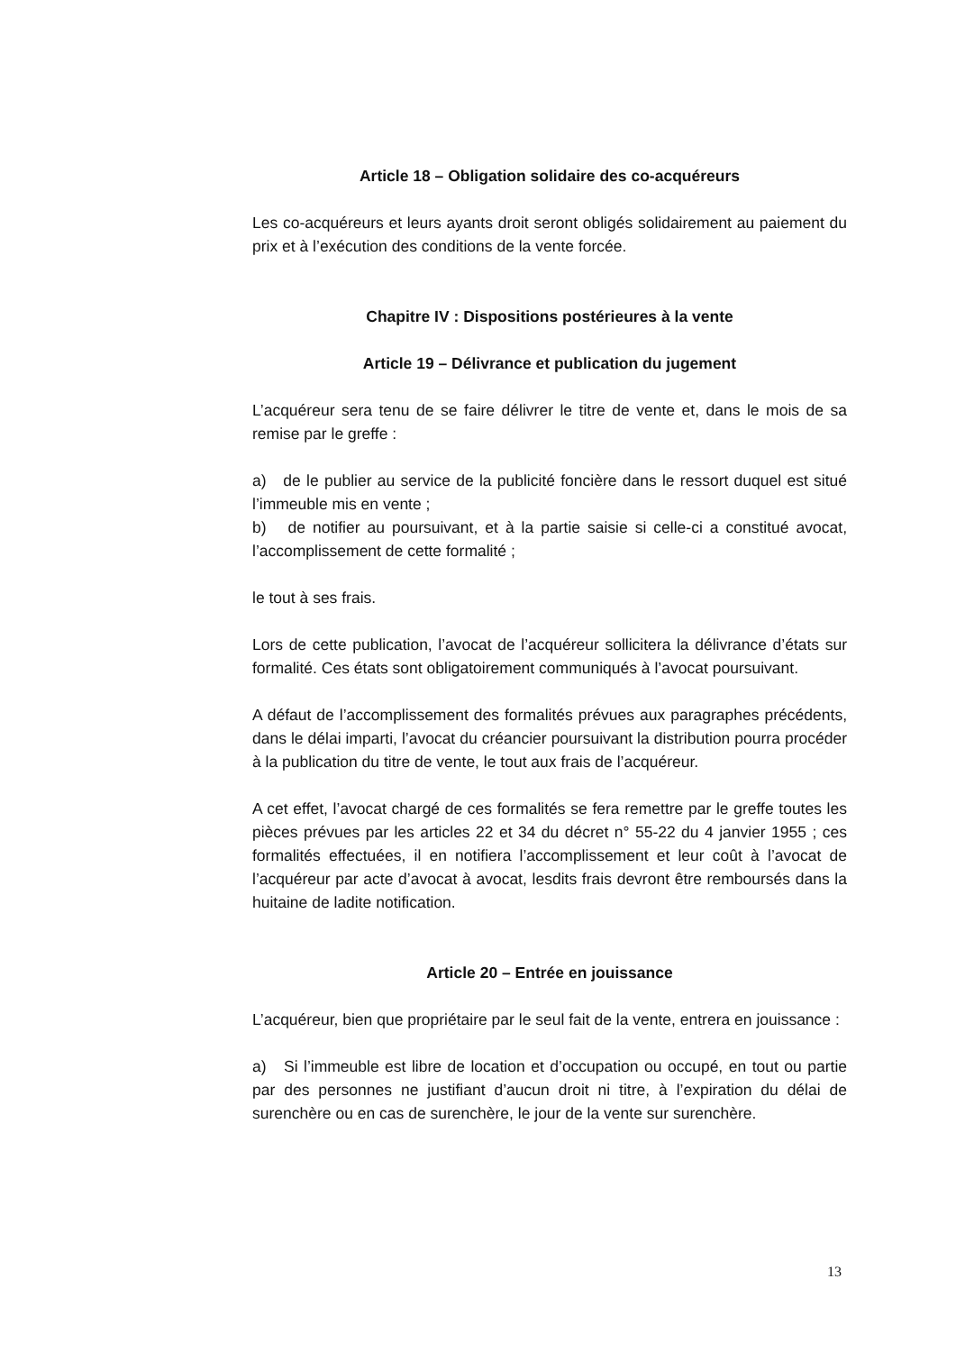Article 18 – Obligation solidaire des co-acquéreurs
Les co-acquéreurs et leurs ayants droit seront obligés solidairement au paiement du prix et à l’exécution des conditions de la vente forcée.
Chapitre IV : Dispositions postérieures à la vente
Article 19 – Délivrance et publication du jugement
L’acquéreur sera tenu de se faire délivrer le titre de vente et, dans le mois de sa remise par le greffe :
a) de le publier au service de la publicité foncière dans le ressort duquel est situé l’immeuble mis en vente ;
b) de notifier au poursuivant, et à la partie saisie si celle-ci a constitué avocat, l’accomplissement de cette formalité ;
le tout à ses frais.
Lors de cette publication, l’avocat de l’acquéreur sollicitera la délivrance d’états sur formalité. Ces états sont obligatoirement communiqués à l’avocat poursuivant.
A défaut de l’accomplissement des formalités prévues aux paragraphes précédents, dans le délai imparti, l’avocat du créancier poursuivant la distribution pourra procéder à la publication du titre de vente, le tout aux frais de l’acquéreur.
A cet effet, l’avocat chargé de ces formalités se fera remettre par le greffe toutes les pièces prévues par les articles 22 et 34 du décret n° 55-22 du 4 janvier 1955 ; ces formalités effectuées, il en notifiera l’accomplissement et leur coût à l’avocat de l’acquéreur par acte d’avocat à avocat, lesdits frais devront être remboursés dans la huitaine de ladite notification.
Article 20 – Entrée en jouissance
L’acquéreur, bien que propriétaire par le seul fait de la vente, entrera en jouissance :
a) Si l’immeuble est libre de location et d’occupation ou occupé, en tout ou partie par des personnes ne justifiant d’aucun droit ni titre, à l’expiration du délai de surenchère ou en cas de surenchère, le jour de la vente sur surenchère.
13